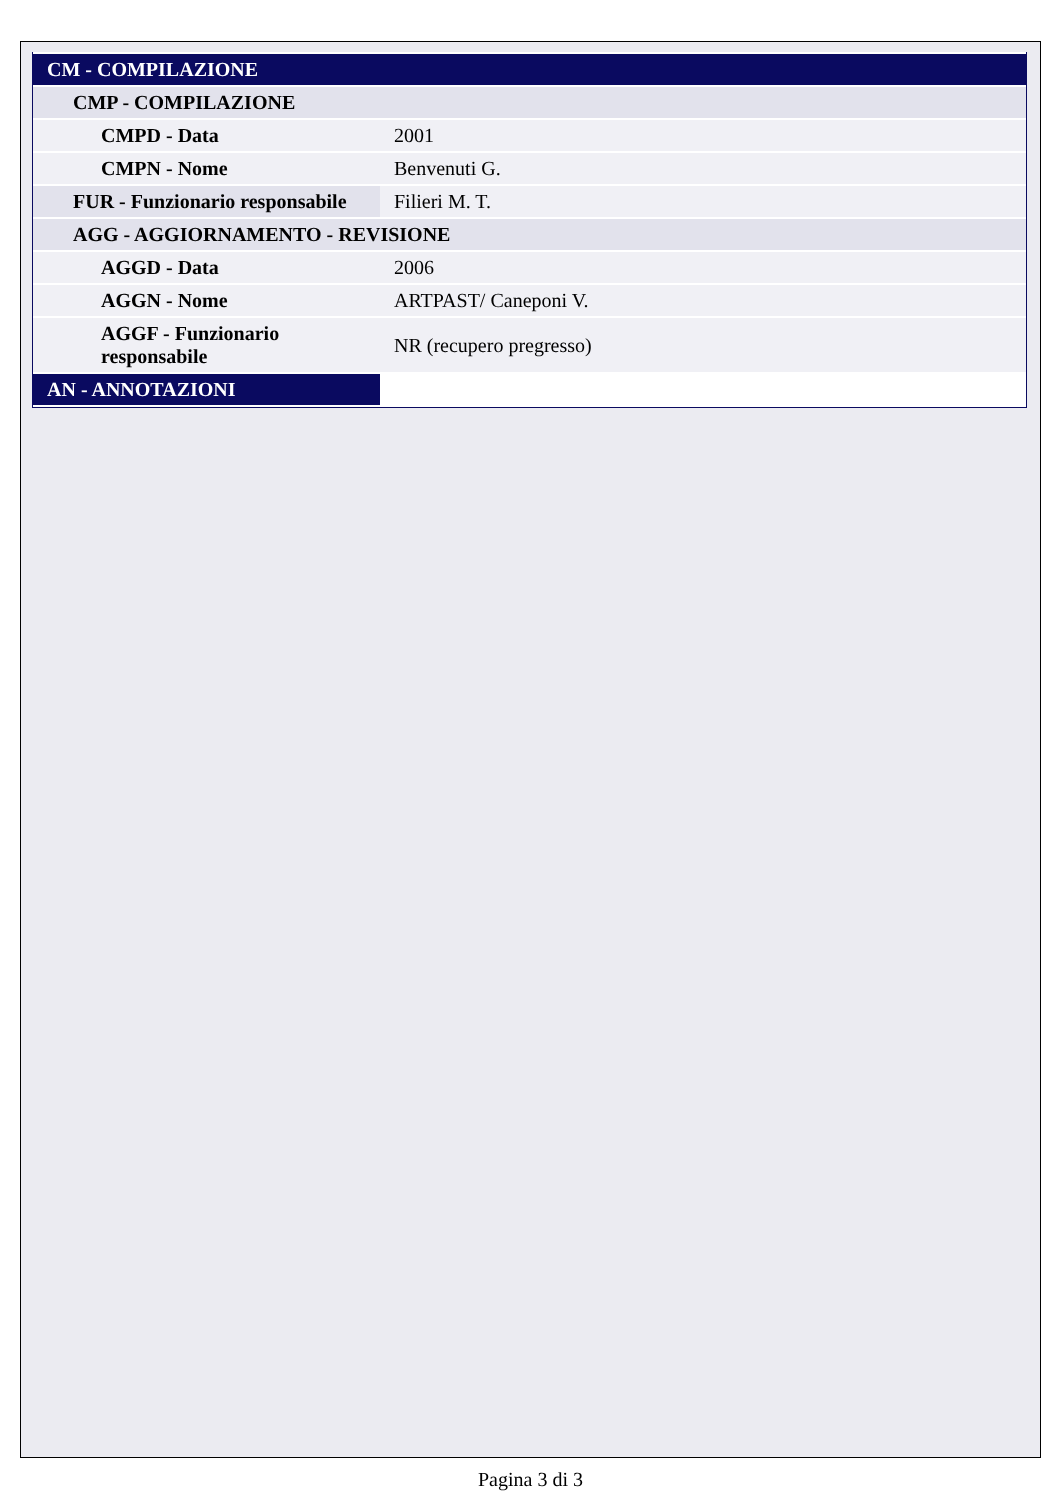| CM - COMPILAZIONE | |
| --- | --- |
| CMP - COMPILAZIONE | |
| CMPD - Data | 2001 |
| CMPN - Nome | Benvenuti G. |
| FUR - Funzionario responsabile | Filieri M. T. |
| AGG - AGGIORNAMENTO - REVISIONE | |
| AGGD - Data | 2006 |
| AGGN - Nome | ARTPAST/ Caneponi V. |
| AGGF - Funzionario responsabile | NR (recupero pregresso) |
| AN - ANNOTAZIONI | |
Pagina 3 di 3